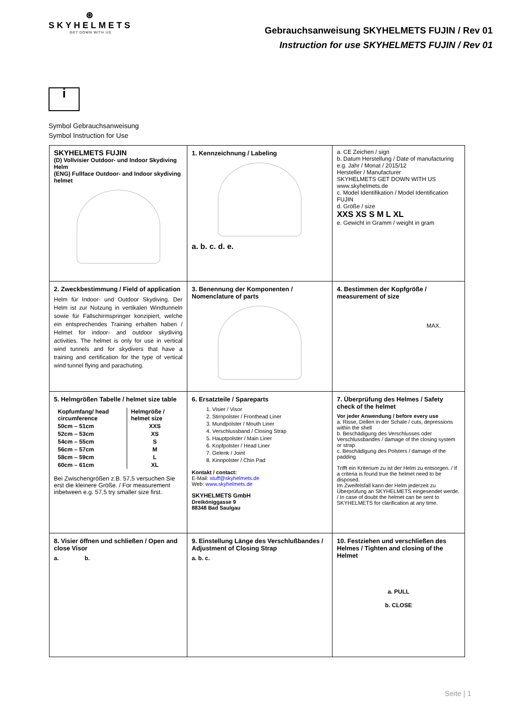⊛
SKYHELMETS
GET DOWN WITH US
Gebrauchsanweisung SKYHELMETS FUJIN / Rev 01
Instruction for use SKYHELMETS FUJIN / Rev 01
i
Symbol Gebrauchsanweisung
Symbol Instruction for Use
| SKYHELMETS FUJIN (D) Vollvisier Outdoor- und Indoor Skydiving Helm (ENG) Fullface Outdoor- and Indoor skydiving helmet | 1. Kennzeichnung / Labeling a. b. c. d. e. | a. CE Zeichen / sign b. Datum Herstellung / Date of manufacturing e.g. Jahr / Monat / 2015/12 Hersteller / Manufacturer SKYHELMETS GET DOWN WITH US www.skyhelmets.de c. Model Identifikation / Model Identification FUJIN d. Größe / size XXS XS S M L XL e. Gewicht in Gramm / weight in gram |
| 2. Zweckbestimmung / Field of application Helm für Indoor- und Outdoor Skydiving. Der Helm ist zur Nutzung in vertikalen Windtunneln sowie für Fallschirmspringer konzipiert, welche ein entsprechendes Training erhalten haben / Helmet for indoor- and outdoor skydiving activities. The helmet is only for use in vertical wind tunnels and for skydivers that have a training and certification for the type of vertical wind tunnel flying and parachuting. | 3. Benennung der Komponenten / Nomenclature of parts | 4. Bestimmen der Kopfgröße / measurement of size MAX. |
| 5. Helmgrößen Tabelle / helmet size table / Kopfumfang/ head circumference / Helmgröße / helmet size / / --- / --- / / 50cm – 51cm / XXS / / 52cm – 53cm / XS / / 54cm – 55cm / S / / 56cm – 57cm / M / / 58cm – 59cm / L / / 60cm – 61cm / XL / Bei Zwischengrößen z.B. 57,5 versuchen Sie erst die kleinere Größe. / For measurement inbetween e.g. 57,5 try smaller size first. | 6. Ersatzteile / Spareparts 1. Visier / Visor 2. Stirnpolster / Fronthead Liner 3. Mundpolster / Mouth Liner 4. Verschlussband / Closing Strap 5. Hauptpolster / Main Liner 6. Kopfpolster / Head Liner 7. Gelenk / Joint 8. Kinnpolster / Chin Pad Kontakt / contact: E-Mail: stuff@skyhelmets.de Web: www.skyhelmets.de SKYHELMETS GmbH Dreiköniggasse 9 88348 Bad Saulgau | 7. Überprüfung des Helmes / Safety check of the helmet Vor jeder Anwendung / before every use a. Risse, Dellen in der Schale / cuts, depressions within the shell b. Beschädigung des Verschlusses oder Verschlussbandes / damage of the closing system or strap c. Beschädigung des Polsters / damage of the padding Trifft ein Kriterium zu ist der Helm zu entsorgen. / If a criteria is found true the helmet need to be disposed. Im Zweifelsfall kann der Helm jederzeit zu Überprüfung an SKYHELMETS eingesendet werde. / In case of doubt the helmet can be sent to SKYHELMETS for clarification at any time. |
| 8. Visier öffnen und schließen / Open and close Visor a. b. | 9. Einstellung Länge des Verschlußbandes / Adjustment of Closing Strap a. b. c. | 10. Festziehen und verschließen des Helmes / Tighten and closing of the Helmet a. PULL b. CLOSE |
Seite | 1